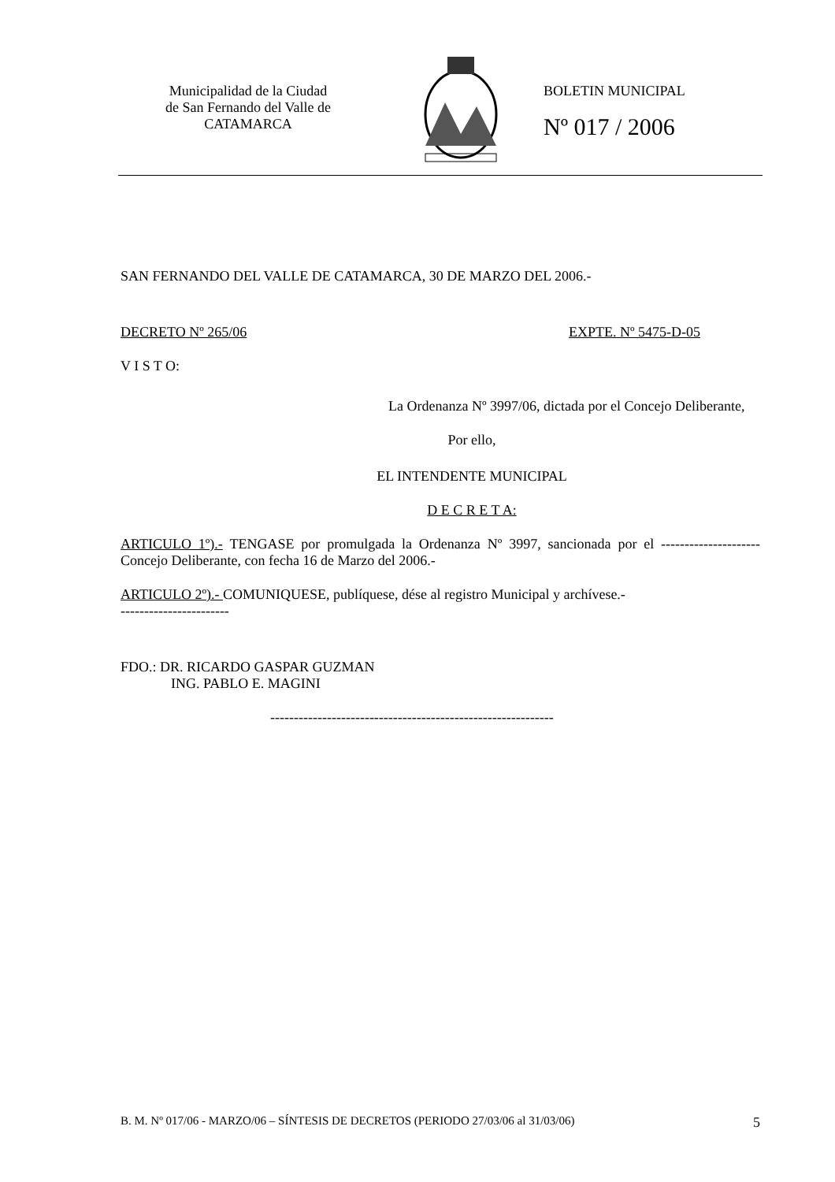Municipalidad de la Ciudad
de San Fernando del Valle de
CATAMARCA
BOLETIN MUNICIPAL
Nº 017 / 2006
SAN FERNANDO DEL VALLE DE CATAMARCA, 30 DE MARZO DEL 2006.-
DECRETO Nº 265/06 EXPTE. Nº 5475-D-05
V I S T O:
La Ordenanza Nº 3997/06, dictada por el Concejo Deliberante,
Por ello,
EL INTENDENTE MUNICIPAL
D E C R E T A:
ARTICULO 1º).- TENGASE por promulgada la Ordenanza Nº 3997, sancionada por el --------------------- Concejo Deliberante, con fecha 16 de Marzo del 2006.-
ARTICULO 2º).- COMUNIQUESE, publíquese, dése al registro Municipal y archívese.-
-----------------------
FDO.: DR. RICARDO GASPAR GUZMAN
ING. PABLO E. MAGINI
------------------------------------------------------------
B. M. Nº 017/06 - MARZO/06 – SÍNTESIS DE DECRETOS (PERIODO 27/03/06 al 31/03/06) 5